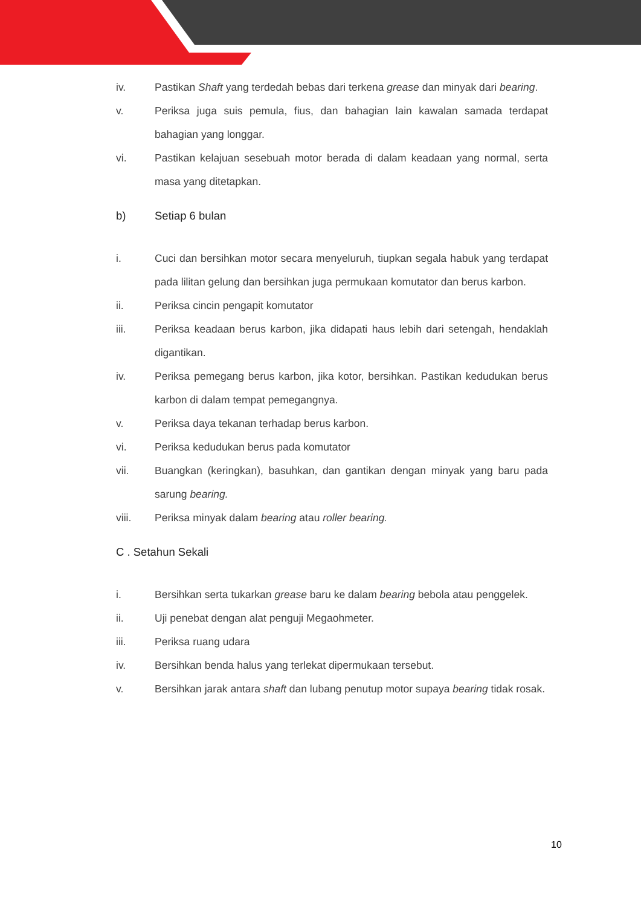iv. Pastikan Shaft yang terdedah bebas dari terkena grease dan minyak dari bearing.
v. Periksa juga suis pemula, fius, dan bahagian lain kawalan samada terdapat bahagian yang longgar.
vi. Pastikan kelajuan sesebuah motor berada di dalam keadaan yang normal, serta masa yang ditetapkan.
b) Setiap 6 bulan
i. Cuci dan bersihkan motor secara menyeluruh, tiupkan segala habuk yang terdapat pada lilitan gelung dan bersihkan juga permukaan komutator dan berus karbon.
ii. Periksa cincin pengapit komutator
iii. Periksa keadaan berus karbon, jika didapati haus lebih dari setengah, hendaklah digantikan.
iv. Periksa pemegang berus karbon, jika kotor, bersihkan. Pastikan kedudukan berus karbon di dalam tempat pemegangnya.
v. Periksa daya tekanan terhadap berus karbon.
vi. Periksa kedudukan berus pada komutator
vii. Buangkan (keringkan), basuhkan, dan gantikan dengan minyak yang baru pada sarung bearing.
viii. Periksa minyak dalam bearing atau roller bearing.
C . Setahun Sekali
i. Bersihkan serta tukarkan grease baru ke dalam bearing bebola atau penggelek.
ii. Uji penebat dengan alat penguji Megaohmeter.
iii. Periksa ruang udara
iv. Bersihkan benda halus yang terlekat dipermukaan tersebut.
v. Bersihkan jarak antara shaft dan lubang penutup motor supaya bearing tidak rosak.
10